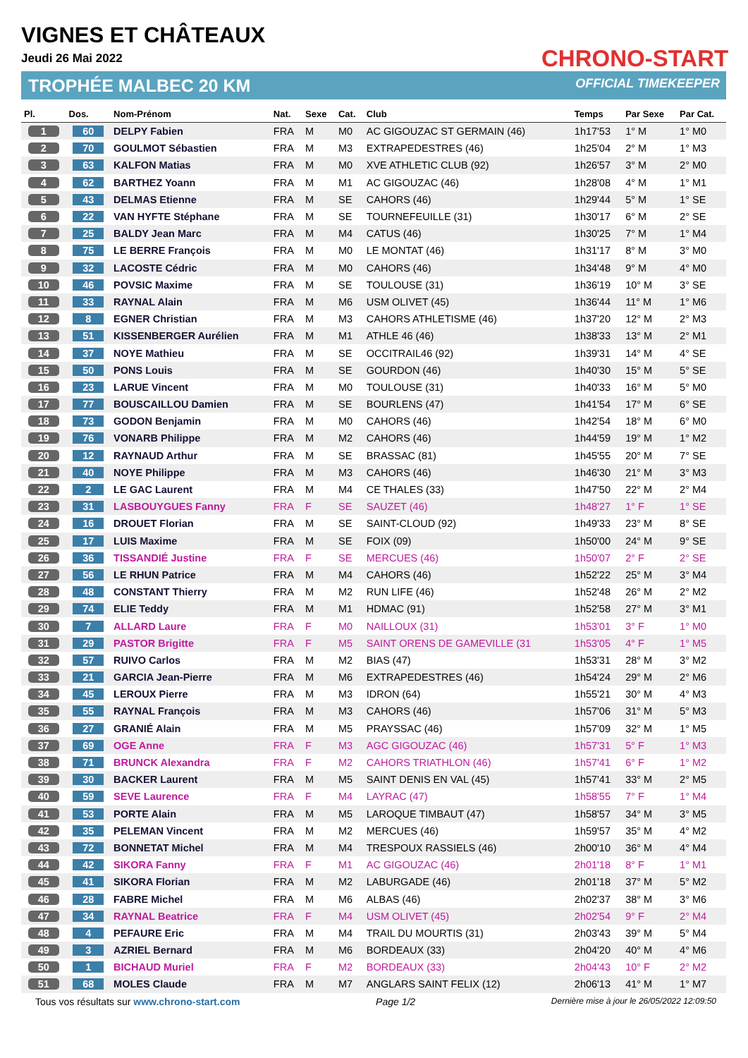VIGNES ET CHÂTEAUX
Jeudi 26 Mai 2022
TROPHÉE MALBEC 20 KM
CHRONO-START
OFFICIAL TIMEKEEPER
| Pl. | Dos. | Nom-Prénom | Nat. | Sexe | Cat. | Club | Temps | Par Sexe | Par Cat. |
| --- | --- | --- | --- | --- | --- | --- | --- | --- | --- |
| 1 | 60 | DELPY Fabien | FRA | M | M0 | AC GIGOUZAC ST GERMAIN (46) | 1h17'53 | 1° M | 1° M0 |
| 2 | 70 | GOULMOT Sébastien | FRA | M | M3 | EXTRAPEDESTRES (46) | 1h25'04 | 2° M | 1° M3 |
| 3 | 63 | KALFON Matias | FRA | M | M0 | XVE ATHLETIC CLUB (92) | 1h26'57 | 3° M | 2° M0 |
| 4 | 62 | BARTHEZ Yoann | FRA | M | M1 | AC GIGOUZAC (46) | 1h28'08 | 4° M | 1° M1 |
| 5 | 43 | DELMAS Etienne | FRA | M | SE | CAHORS (46) | 1h29'44 | 5° M | 1° SE |
| 6 | 22 | VAN HYFTE Stéphane | FRA | M | SE | TOURNEFEUILLE (31) | 1h30'17 | 6° M | 2° SE |
| 7 | 25 | BALDY Jean Marc | FRA | M | M4 | CATUS (46) | 1h30'25 | 7° M | 1° M4 |
| 8 | 75 | LE BERRE François | FRA | M | M0 | LE MONTAT (46) | 1h31'17 | 8° M | 3° M0 |
| 9 | 32 | LACOSTE Cédric | FRA | M | M0 | CAHORS (46) | 1h34'48 | 9° M | 4° M0 |
| 10 | 46 | POVSIC Maxime | FRA | M | SE | TOULOUSE (31) | 1h36'19 | 10° M | 3° SE |
| 11 | 33 | RAYNAL Alain | FRA | M | M6 | USM OLIVET (45) | 1h36'44 | 11° M | 1° M6 |
| 12 | 8 | EGNER Christian | FRA | M | M3 | CAHORS ATHLETISME (46) | 1h37'20 | 12° M | 2° M3 |
| 13 | 51 | KISSENBERGER Aurélien | FRA | M | M1 | ATHLE 46 (46) | 1h38'33 | 13° M | 2° M1 |
| 14 | 37 | NOYE Mathieu | FRA | M | SE | OCCITRAIL46 (92) | 1h39'31 | 14° M | 4° SE |
| 15 | 50 | PONS Louis | FRA | M | SE | GOURDON (46) | 1h40'30 | 15° M | 5° SE |
| 16 | 23 | LARUE Vincent | FRA | M | M0 | TOULOUSE (31) | 1h40'33 | 16° M | 5° M0 |
| 17 | 77 | BOUSCAILLOU Damien | FRA | M | SE | BOURLENS (47) | 1h41'54 | 17° M | 6° SE |
| 18 | 73 | GODON Benjamin | FRA | M | M0 | CAHORS (46) | 1h42'54 | 18° M | 6° M0 |
| 19 | 76 | VONARB Philippe | FRA | M | M2 | CAHORS (46) | 1h44'59 | 19° M | 1° M2 |
| 20 | 12 | RAYNAUD Arthur | FRA | M | SE | BRASSAC (81) | 1h45'55 | 20° M | 7° SE |
| 21 | 40 | NOYE Philippe | FRA | M | M3 | CAHORS (46) | 1h46'30 | 21° M | 3° M3 |
| 22 | 2 | LE GAC Laurent | FRA | M | M4 | CE THALES (33) | 1h47'50 | 22° M | 2° M4 |
| 23 | 31 | LASBOUYGUES Fanny | FRA | F | SE | SAUZET (46) | 1h48'27 | 1° F | 1° SE |
| 24 | 16 | DROUET Florian | FRA | M | SE | SAINT-CLOUD (92) | 1h49'33 | 23° M | 8° SE |
| 25 | 17 | LUIS Maxime | FRA | M | SE | FOIX (09) | 1h50'00 | 24° M | 9° SE |
| 26 | 36 | TISSANDIÉ Justine | FRA | F | SE | MERCUES (46) | 1h50'07 | 2° F | 2° SE |
| 27 | 56 | LE RHUN Patrice | FRA | M | M4 | CAHORS (46) | 1h52'22 | 25° M | 3° M4 |
| 28 | 48 | CONSTANT Thierry | FRA | M | M2 | RUN LIFE (46) | 1h52'48 | 26° M | 2° M2 |
| 29 | 74 | ELIE Teddy | FRA | M | M1 | HDMAC (91) | 1h52'58 | 27° M | 3° M1 |
| 30 | 7 | ALLARD Laure | FRA | F | M0 | NAILLOUX (31) | 1h53'01 | 3° F | 1° M0 |
| 31 | 29 | PASTOR Brigitte | FRA | F | M5 | SAINT ORENS DE GAMEVILLE (31 | 1h53'05 | 4° F | 1° M5 |
| 32 | 57 | RUIVO Carlos | FRA | M | M2 | BIAS (47) | 1h53'31 | 28° M | 3° M2 |
| 33 | 21 | GARCIA Jean-Pierre | FRA | M | M6 | EXTRAPEDESTRES (46) | 1h54'24 | 29° M | 2° M6 |
| 34 | 45 | LEROUX Pierre | FRA | M | M3 | IDRON (64) | 1h55'21 | 30° M | 4° M3 |
| 35 | 55 | RAYNAL François | FRA | M | M3 | CAHORS (46) | 1h57'06 | 31° M | 5° M3 |
| 36 | 27 | GRANIÉ Alain | FRA | M | M5 | PRAYSSAC (46) | 1h57'09 | 32° M | 1° M5 |
| 37 | 69 | OGE Anne | FRA | F | M3 | AGC GIGOUZAC (46) | 1h57'31 | 5° F | 1° M3 |
| 38 | 71 | BRUNCK Alexandra | FRA | F | M2 | CAHORS TRIATHLON (46) | 1h57'41 | 6° F | 1° M2 |
| 39 | 30 | BACKER Laurent | FRA | M | M5 | SAINT DENIS EN VAL (45) | 1h57'41 | 33° M | 2° M5 |
| 40 | 59 | SEVE Laurence | FRA | F | M4 | LAYRAC (47) | 1h58'55 | 7° F | 1° M4 |
| 41 | 53 | PORTE Alain | FRA | M | M5 | LAROQUE TIMBAUT (47) | 1h58'57 | 34° M | 3° M5 |
| 42 | 35 | PELEMAN Vincent | FRA | M | M2 | MERCUES (46) | 1h59'57 | 35° M | 4° M2 |
| 43 | 72 | BONNETAT Michel | FRA | M | M4 | TRESPOUX RASSIELS (46) | 2h00'10 | 36° M | 4° M4 |
| 44 | 42 | SIKORA Fanny | FRA | F | M1 | AC GIGOUZAC (46) | 2h01'18 | 8° F | 1° M1 |
| 45 | 41 | SIKORA Florian | FRA | M | M2 | LABURGADE (46) | 2h01'18 | 37° M | 5° M2 |
| 46 | 28 | FABRE Michel | FRA | M | M6 | ALBAS (46) | 2h02'37 | 38° M | 3° M6 |
| 47 | 34 | RAYNAL Beatrice | FRA | F | M4 | USM OLIVET (45) | 2h02'54 | 9° F | 2° M4 |
| 48 | 4 | PEFAURE Eric | FRA | M | M4 | TRAIL DU MOURTIS (31) | 2h03'43 | 39° M | 5° M4 |
| 49 | 3 | AZRIEL Bernard | FRA | M | M6 | BORDEAUX (33) | 2h04'20 | 40° M | 4° M6 |
| 50 | 1 | BICHAUD Muriel | FRA | F | M2 | BORDEAUX (33) | 2h04'43 | 10° F | 2° M2 |
| 51 | 68 | MOLES Claude | FRA | M | M7 | ANGLARS SAINT FELIX (12) | 2h06'13 | 41° M | 1° M7 |
Tous vos résultats sur www.chrono-start.com Page 1/2 Dernière mise à jour le 26/05/2022 12:09:50